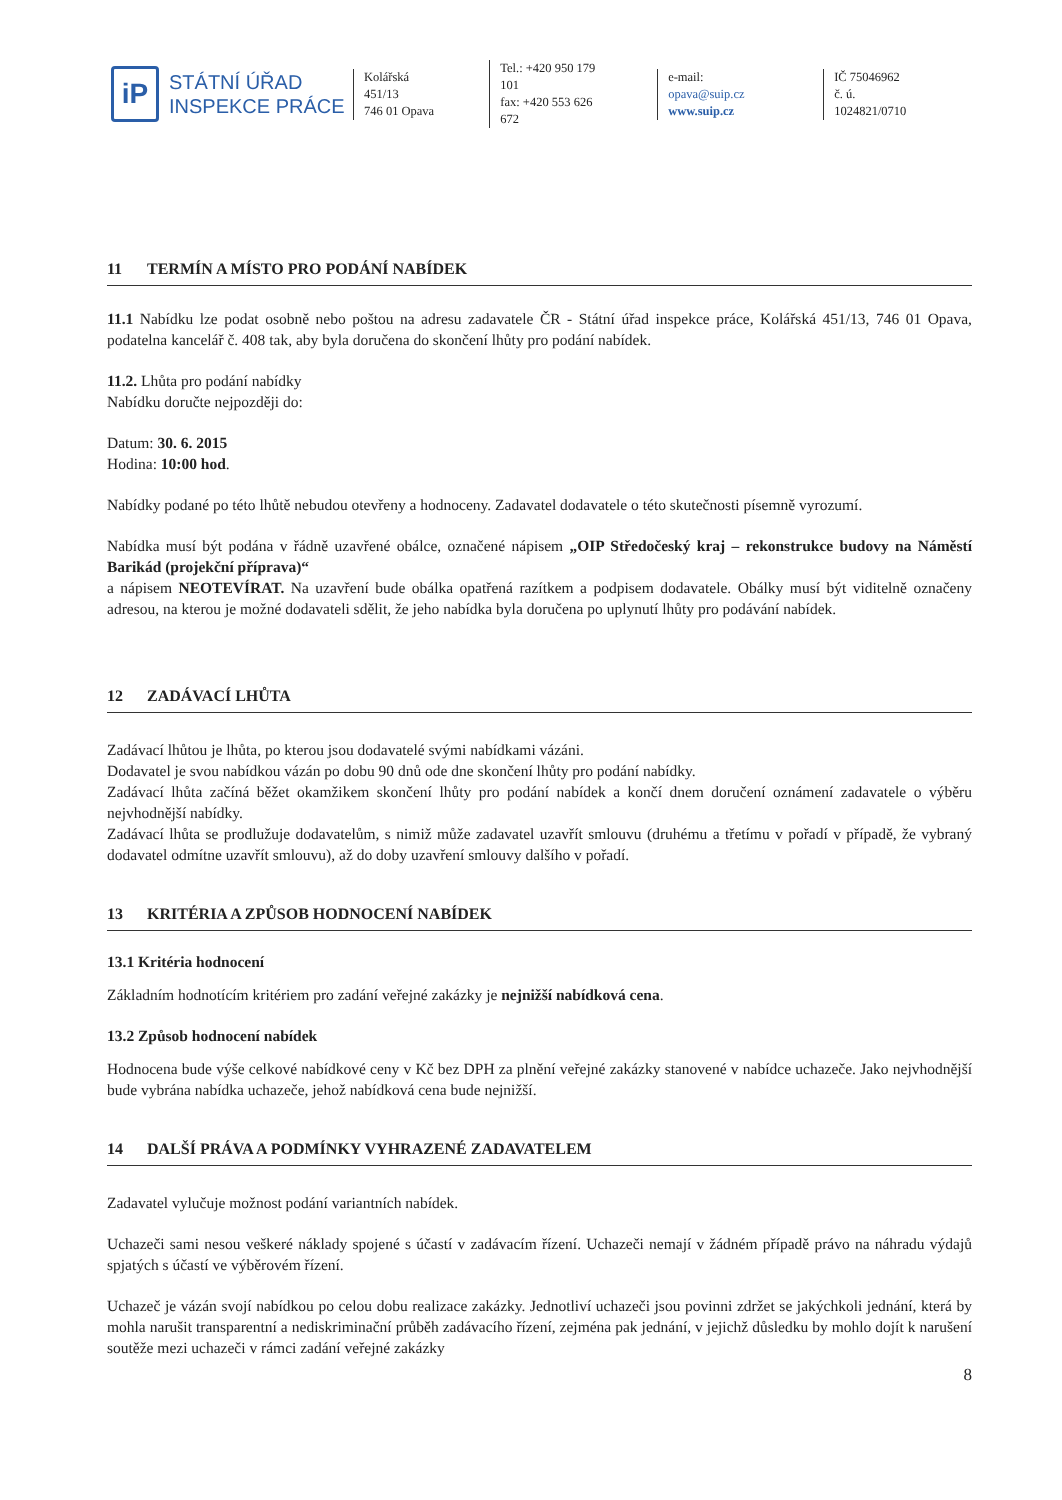iP
STÁTNÍ ÚŘAD
INSPEKCE PRÁCE
Kolářská 451/13
746 01 Opava
Tel.: +420 950 179 101
fax: +420 553 626 672
e-mail: opava@suip.cz
www.suip.cz
IČ 75046962
č. ú. 1024821/0710
11 TERMÍN A MÍSTO PRO PODÁNÍ NABÍDEK
11.1 Nabídku lze podat osobně nebo poštou na adresu zadavatele ČR - Státní úřad inspekce práce, Kolářská 451/13, 746 01 Opava, podatelna kancelář č. 408 tak, aby byla doručena do skončení lhůty pro podání nabídek.
11.2. Lhůta pro podání nabídky
Nabídku doručte nejpozději do:
Datum: 30. 6. 2015
Hodina: 10:00 hod.
Nabídky podané po této lhůtě nebudou otevřeny a hodnoceny. Zadavatel dodavatele o této skutečnosti písemně vyrozumí.
Nabídka musí být podána v řádně uzavřené obálce, označené nápisem „OIP Středočeský kraj – rekonstrukce budovy na Náměstí Barikád (projekční příprava)“
a nápisem NEOTEVÍRAT. Na uzavření bude obálka opatřená razítkem a podpisem dodavatele. Obálky musí být viditelně označeny adresou, na kterou je možné dodavateli sdělit, že jeho nabídka byla doručena po uplynutí lhůty pro podávání nabídek.
12 ZADÁVACÍ LHŮTA
Zadávací lhůtou je lhůta, po kterou jsou dodavatelé svými nabídkami vázáni.
Dodavatel je svou nabídkou vázán po dobu 90 dnů ode dne skončení lhůty pro podání nabídky.
Zadávací lhůta začíná běžet okamžikem skončení lhůty pro podání nabídek a končí dnem doručení oznámení zadavatele o výběru nejvhodnější nabídky.
Zadávací lhůta se prodlužuje dodavatelům, s nimiž může zadavatel uzavřít smlouvu (druhému a třetímu v pořadí v případě, že vybraný dodavatel odmítne uzavřít smlouvu), až do doby uzavření smlouvy dalšího v pořadí.
13 KRITÉRIA A ZPŮSOB HODNOCENÍ NABÍDEK
13.1 Kritéria hodnocení
Základním hodnotícím kritériem pro zadání veřejné zakázky je nejnižší nabídková cena.
13.2 Způsob hodnocení nabídek
Hodnocena bude výše celkové nabídkové ceny v Kč bez DPH za plnění veřejné zakázky stanovené v nabídce uchazeče. Jako nejvhodnější bude vybrána nabídka uchazeče, jehož nabídková cena bude nejnižší.
14 DALŠÍ PRÁVA A PODMÍNKY VYHRAZENÉ ZADAVATELEM
Zadavatel vylučuje možnost podání variantních nabídek.
Uchazeči sami nesou veškeré náklady spojené s účastí v zadávacím řízení. Uchazeči nemají v žádném případě právo na náhradu výdajů spjatých s účastí ve výběrovém řízení.
Uchazeč je vázán svojí nabídkou po celou dobu realizace zakázky. Jednotliví uchazeči jsou povinni zdržet se jakýchkoli jednání, která by mohla narušit transparentní a nediskriminační průběh zadávacího řízení, zejména pak jednání, v jejichž důsledku by mohlo dojít k narušení soutěže mezi uchazeči v rámci zadání veřejné zakázky
8